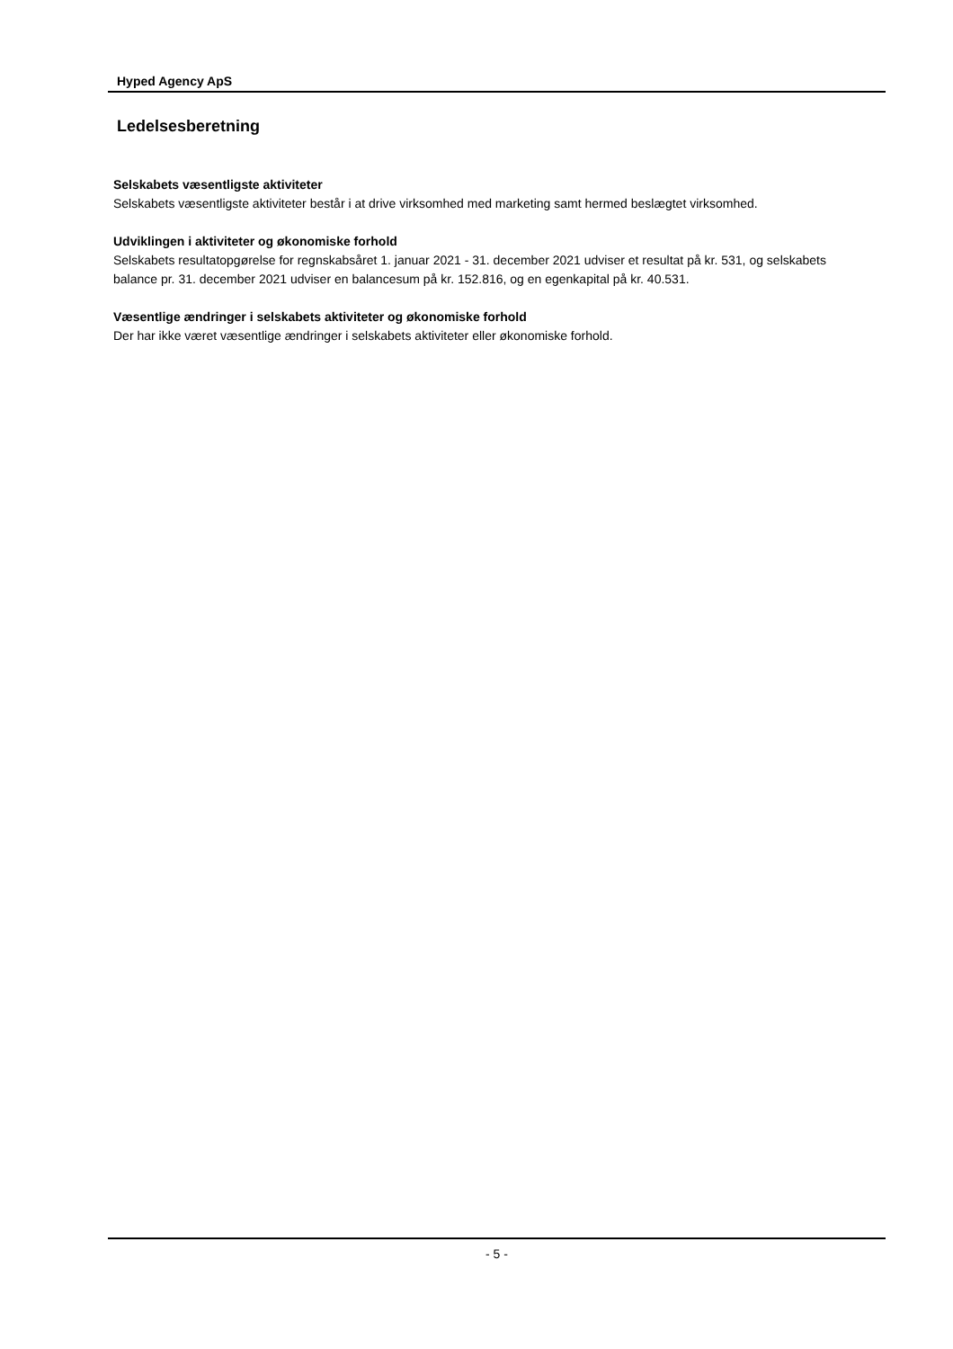Hyped Agency ApS
Ledelsesberetning
Selskabets væsentligste aktiviteter
Selskabets væsentligste aktiviteter består i at drive virksomhed med marketing samt hermed beslægtet virksomhed.
Udviklingen i aktiviteter og økonomiske forhold
Selskabets resultatopgørelse for regnskabsåret 1. januar 2021 - 31. december 2021 udviser et resultat på kr. 531, og selskabets balance pr. 31. december 2021 udviser en balancesum på kr. 152.816, og en egenkapital på kr. 40.531.
Væsentlige ændringer i selskabets aktiviteter og økonomiske forhold
Der har ikke været væsentlige ændringer i selskabets aktiviteter eller økonomiske forhold.
- 5 -